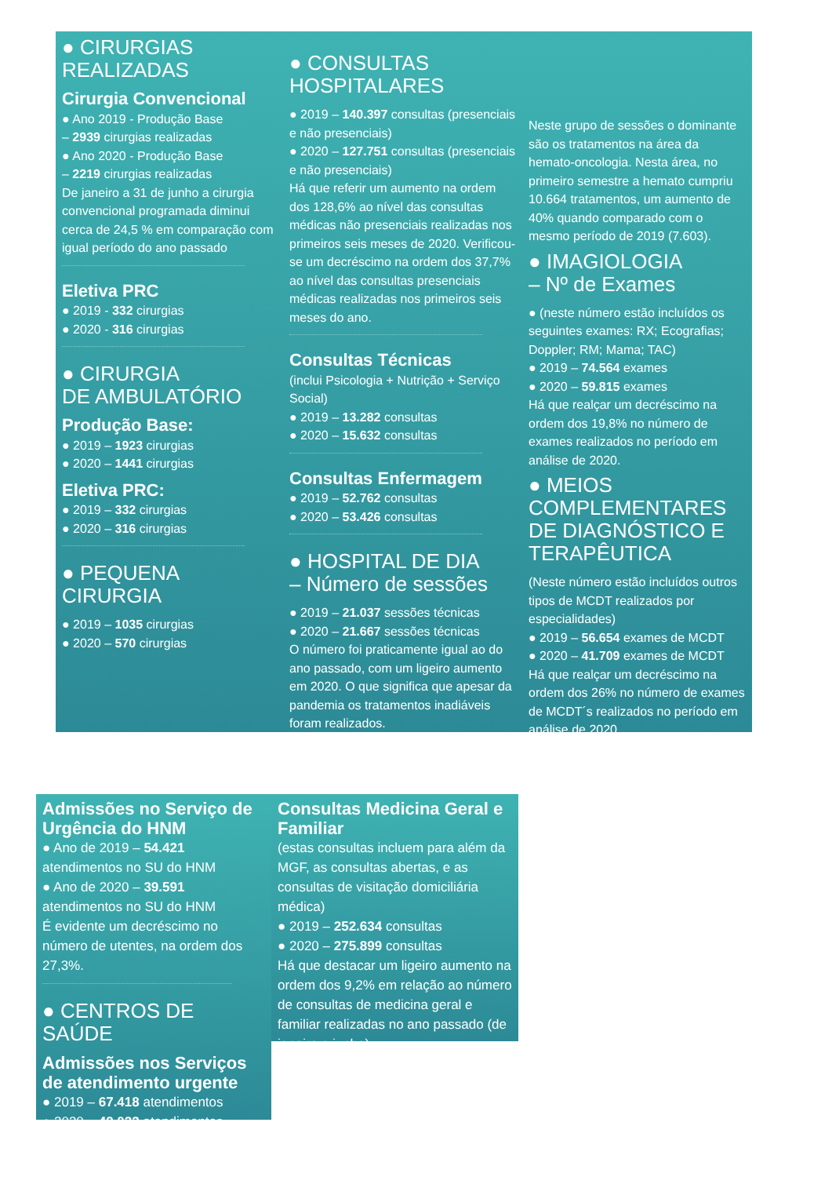● CIRURGIAS
REALIZADAS
Cirurgia Convencional
● Ano 2019 - Produção Base
– 2939 cirurgias realizadas
● Ano 2020 - Produção Base
– 2219 cirurgias realizadas
De janeiro a 31 de junho a cirurgia convencional programada diminui cerca de 24,5 % em comparação com igual período do ano passado
Eletiva PRC
● 2019 - 332 cirurgias
● 2020 - 316 cirurgias
● CIRURGIA
DE AMBULATÓRIO
Produção Base:
● 2019 – 1923 cirurgias
● 2020 – 1441 cirurgias
Eletiva PRC:
● 2019 – 332 cirurgias
● 2020 – 316 cirurgias
● PEQUENA
CIRURGIA
● 2019 – 1035 cirurgias
● 2020 – 570 cirurgias
● CONSULTAS
HOSPITALARES
● 2019 – 140.397 consultas (presenciais e não presenciais)
● 2020 – 127.751 consultas (presenciais e não presenciais)
Há que referir um aumento na ordem dos 128,6% ao nível das consultas médicas não presenciais realizadas nos primeiros seis meses de 2020. Verificou-se um decréscimo na ordem dos 37,7% ao nível das consultas presenciais médicas realizadas nos primeiros seis meses do ano.
Consultas Técnicas
(inclui Psicologia + Nutrição + Serviço Social)
● 2019 – 13.282 consultas
● 2020 – 15.632 consultas
Consultas Enfermagem
● 2019 – 52.762 consultas
● 2020 – 53.426 consultas
● HOSPITAL DE DIA
– Número de sessões
● 2019 – 21.037 sessões técnicas
● 2020 – 21.667 sessões técnicas
O número foi praticamente igual ao do ano passado, com um ligeiro aumento em 2020. O que significa que apesar da pandemia os tratamentos inadiáveis foram realizados.
Neste grupo de sessões o dominante são os tratamentos na área da hemato-oncologia. Nesta área, no primeiro semestre a hemato cumpriu 10.664 tratamentos, um aumento de 40% quando comparado com o mesmo período de 2019 (7.603).
● IMAGIOLOGIA
– Nº de Exames
● (neste número estão incluídos os seguintes exames: RX; Ecografias; Doppler; RM; Mama; TAC)
● 2019 – 74.564 exames
● 2020 – 59.815 exames
Há que realçar um decréscimo na ordem dos 19,8% no número de exames realizados no período em análise de 2020.
● MEIOS COMPLEMENTARES DE DIAGNÓSTICO E TERAPÊUTICA
(Neste número estão incluídos outros tipos de MCDT realizados por especialidades)
● 2019 – 56.654 exames de MCDT
● 2020 – 41.709 exames de MCDT
Há que realçar um decréscimo na ordem dos 26% no número de exames de MCDT´s realizados no período em análise de 2020.
Admissões no Serviço de Urgência do HNM
● Ano de 2019 – 54.421 atendimentos no SU do HNM
● Ano de 2020 – 39.591 atendimentos no SU do HNM
É evidente um decréscimo no número de utentes, na ordem dos 27,3%.
● CENTROS DE SAÚDE
Admissões nos Serviços de atendimento urgente
● 2019 – 67.418 atendimentos
● 2020 – 49.022 atendimentos
Consultas Medicina Geral e Familiar
(estas consultas incluem para além da MGF, as consultas abertas, e as consultas de visitação domiciliária médica)
● 2019 – 252.634 consultas
● 2020 – 275.899 consultas
Há que destacar um ligeiro aumento na ordem dos 9,2% em relação ao número de consultas de medicina geral e familiar realizadas no ano passado (de janeiro a junho).